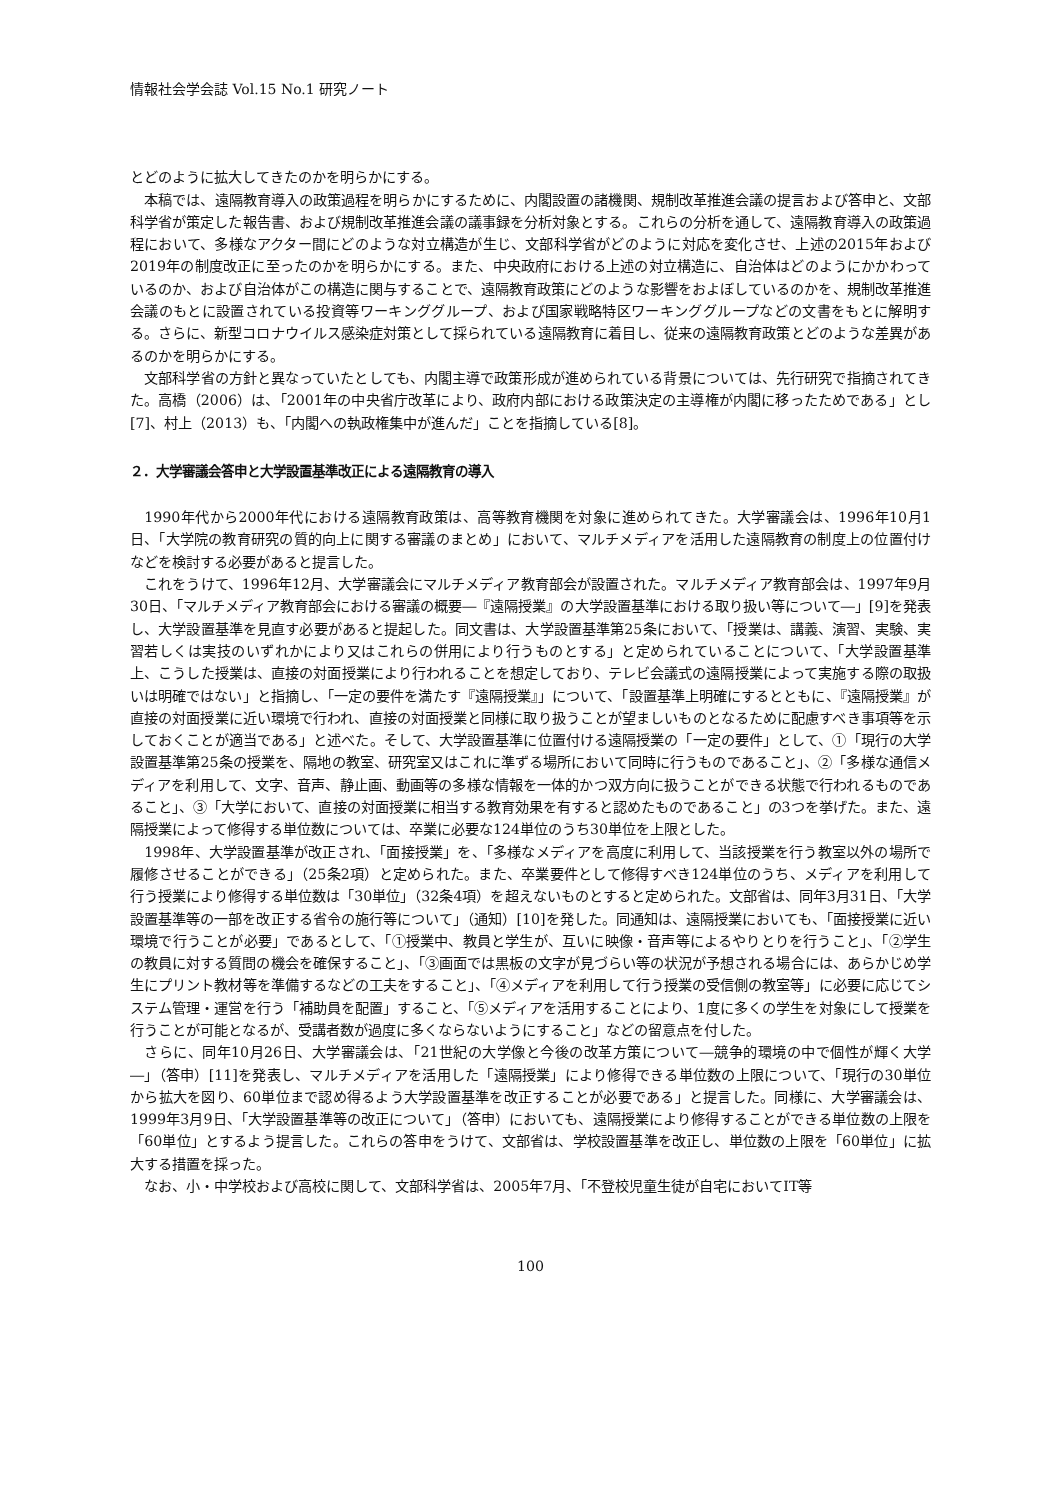情報社会学会誌 Vol.15 No.1 研究ノート
とどのように拡大してきたのかを明らかにする。
本稿では、遠隔教育導入の政策過程を明らかにするために、内閣設置の諸機関、規制改革推進会議の提言および答申と、文部科学省が策定した報告書、および規制改革推進会議の議事録を分析対象とする。これらの分析を通して、遠隔教育導入の政策過程において、多様なアクター間にどのような対立構造が生じ、文部科学省がどのように対応を変化させ、上述の2015年および2019年の制度改正に至ったのかを明らかにする。また、中央政府における上述の対立構造に、自治体はどのようにかかわっているのか、および自治体がこの構造に関与することで、遠隔教育政策にどのような影響をおよぼしているのかを、規制改革推進会議のもとに設置されている投資等ワーキンググループ、および国家戦略特区ワーキンググループなどの文書をもとに解明する。さらに、新型コロナウイルス感染症対策として採られている遠隔教育に着目し、従来の遠隔教育政策とどのような差異があるのかを明らかにする。
文部科学省の方針と異なっていたとしても、内閣主導で政策形成が進められている背景については、先行研究で指摘されてきた。高橋（2006）は、「2001年の中央省庁改革により、政府内部における政策決定の主導権が内閣に移ったためである」とし[7]、村上（2013）も、「内閣への執政権集中が進んだ」ことを指摘している[8]。
２．大学審議会答申と大学設置基準改正による遠隔教育の導入
1990年代から2000年代における遠隔教育政策は、高等教育機関を対象に進められてきた。大学審議会は、1996年10月1日、「大学院の教育研究の質的向上に関する審議のまとめ」において、マルチメディアを活用した遠隔教育の制度上の位置付けなどを検討する必要があると提言した。
これをうけて、1996年12月、大学審議会にマルチメディア教育部会が設置された。マルチメディア教育部会は、1997年9月30日、「マルチメディア教育部会における審議の概要―『遠隔授業』の大学設置基準における取り扱い等について―」[9]を発表し、大学設置基準を見直す必要があると提起した。同文書は、大学設置基準第25条において、「授業は、講義、演習、実験、実習若しくは実技のいずれかにより又はこれらの併用により行うものとする」と定められていることについて、「大学設置基準上、こうした授業は、直接の対面授業により行われることを想定しており、テレビ会議式の遠隔授業によって実施する際の取扱いは明確ではない」と指摘し、「一定の要件を満たす『遠隔授業』」について、「設置基準上明確にするとともに、『遠隔授業』が直接の対面授業に近い環境で行われ、直接の対面授業と同様に取り扱うことが望ましいものとなるために配慮すべき事項等を示しておくことが適当である」と述べた。そして、大学設置基準に位置付ける遠隔授業の「一定の要件」として、①「現行の大学設置基準第25条の授業を、隔地の教室、研究室又はこれに準ずる場所において同時に行うものであること」、②「多様な通信メディアを利用して、文字、音声、静止画、動画等の多様な情報を一体的かつ双方向に扱うことができる状態で行われるものであること」、③「大学において、直接の対面授業に相当する教育効果を有すると認めたものであること」の3つを挙げた。また、遠隔授業によって修得する単位数については、卒業に必要な124単位のうち30単位を上限とした。
1998年、大学設置基準が改正され、「面接授業」を、「多様なメディアを高度に利用して、当該授業を行う教室以外の場所で履修させることができる」（25条2項）と定められた。また、卒業要件として修得すべき124単位のうち、メディアを利用して行う授業により修得する単位数は「30単位」（32条4項）を超えないものとすると定められた。文部省は、同年3月31日、「大学設置基準等の一部を改正する省令の施行等について」（通知）[10]を発した。同通知は、遠隔授業においても、「面接授業に近い環境で行うことが必要」であるとして、「①授業中、教員と学生が、互いに映像・音声等によるやりとりを行うこと」、「②学生の教員に対する質問の機会を確保すること」、「③画面では黒板の文字が見づらい等の状況が予想される場合には、あらかじめ学生にプリント教材等を準備するなどの工夫をすること」、「④メディアを利用して行う授業の受信側の教室等」に必要に応じてシステム管理・運営を行う「補助員を配置」すること、「⑤メディアを活用することにより、1度に多くの学生を対象にして授業を行うことが可能となるが、受講者数が過度に多くならないようにすること」などの留意点を付した。
さらに、同年10月26日、大学審議会は、「21世紀の大学像と今後の改革方策について―競争的環境の中で個性が輝く大学―」（答申）[11]を発表し、マルチメディアを活用した「遠隔授業」により修得できる単位数の上限について、「現行の30単位から拡大を図り、60単位まで認め得るよう大学設置基準を改正することが必要である」と提言した。同様に、大学審議会は、1999年3月9日、「大学設置基準等の改正について」（答申）においても、遠隔授業により修得することができる単位数の上限を「60単位」とするよう提言した。これらの答申をうけて、文部省は、学校設置基準を改正し、単位数の上限を「60単位」に拡大する措置を採った。
なお、小・中学校および高校に関して、文部科学省は、2005年7月、「不登校児童生徒が自宅においてIT等
100